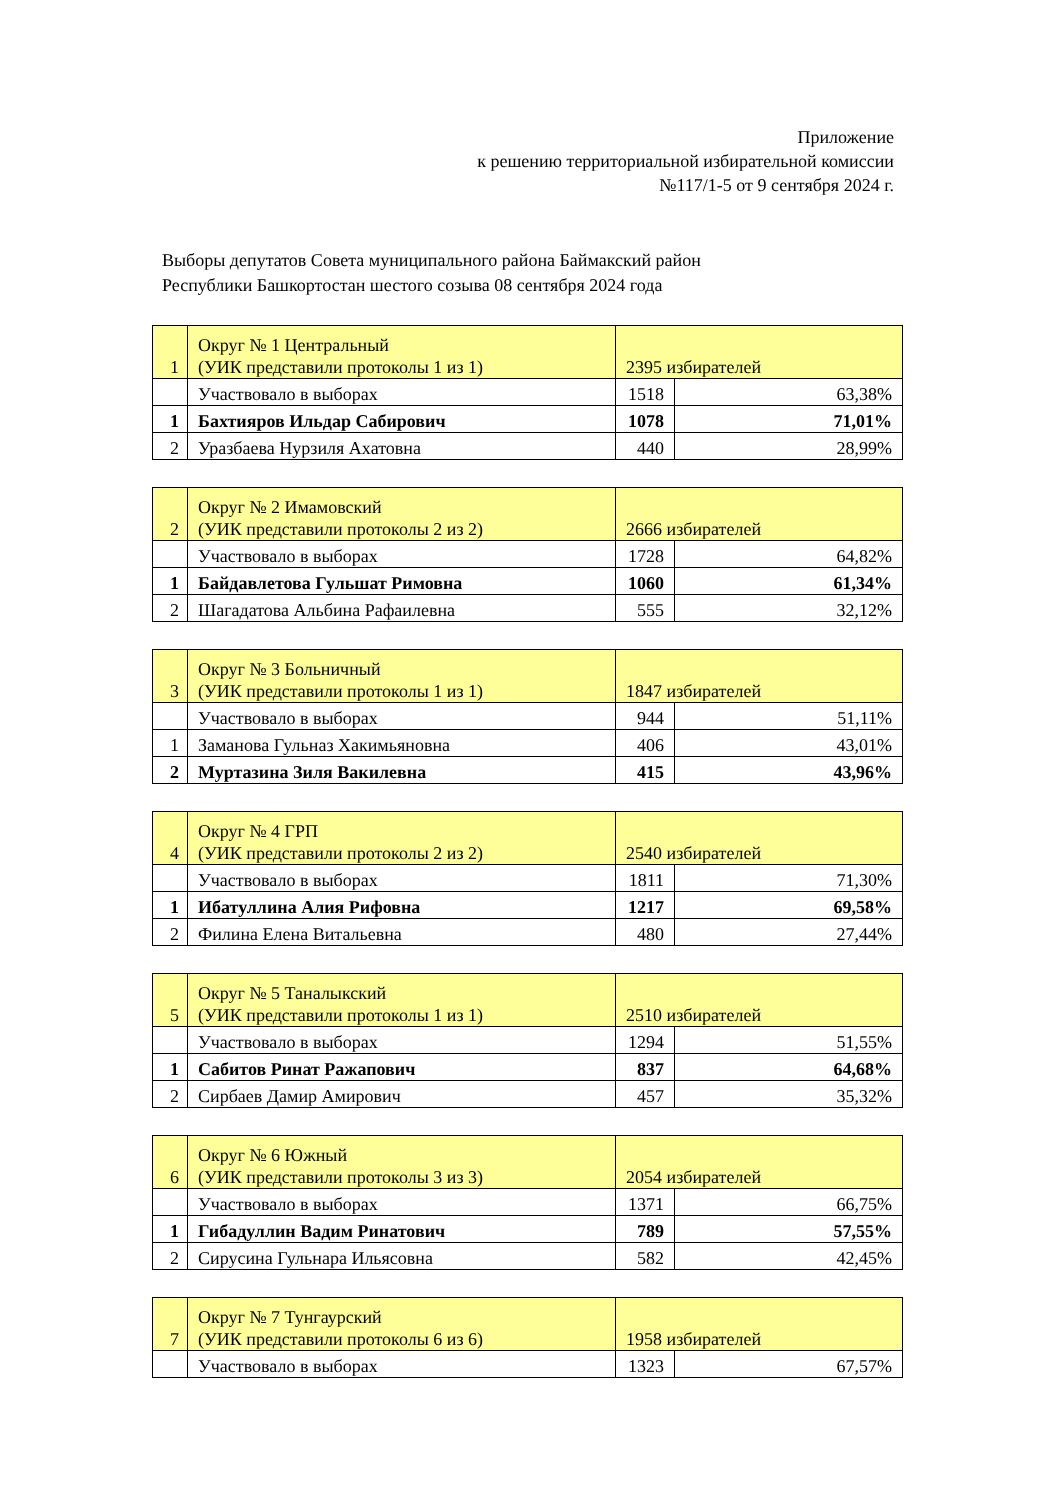Приложение
к решению территориальной избирательной комиссии
№117/1-5 от 9 сентября 2024 г.
Выборы депутатов Совета муниципального района Баймакский район
Республики Башкортостан шестого созыва 08 сентября 2024 года
| 1 | Округ № 1 Центральный (УИК представили протоколы 1 из 1) | 2395 избирателей | |
| | Участвовало в выборах | 1518 | 63,38% |
| 1 | Бахтияров Ильдар Сабирович | 1078 | 71,01% |
| 2 | Уразбаева Нурзиля Ахатовна | 440 | 28,99% |
| 2 | Округ № 2 Имамовский (УИК представили протоколы 2 из 2) | 2666 избирателей | |
| | Участвовало в выборах | 1728 | 64,82% |
| 1 | Байдавлетова Гульшат Римовна | 1060 | 61,34% |
| 2 | Шагадатова Альбина Рафаилевна | 555 | 32,12% |
| 3 | Округ № 3 Больничный (УИК представили протоколы 1 из 1) | 1847 избирателей | |
| | Участвовало в выборах | 944 | 51,11% |
| 1 | Заманова Гульназ Хакимьяновна | 406 | 43,01% |
| 2 | Муртазина Зиля Вакилевна | 415 | 43,96% |
| 4 | Округ № 4 ГРП (УИК представили протоколы 2 из 2) | 2540 избирателей | |
| | Участвовало в выборах | 1811 | 71,30% |
| 1 | Ибатуллина Алия Рифовна | 1217 | 69,58% |
| 2 | Филина Елена Витальевна | 480 | 27,44% |
| 5 | Округ № 5 Таналыкский (УИК представили протоколы 1 из 1) | 2510 избирателей | |
| | Участвовало в выборах | 1294 | 51,55% |
| 1 | Сабитов Ринат Ражапович | 837 | 64,68% |
| 2 | Сирбаев Дамир Амирович | 457 | 35,32% |
| 6 | Округ № 6 Южный (УИК представили протоколы 3 из 3) | 2054 избирателей | |
| | Участвовало в выборах | 1371 | 66,75% |
| 1 | Гибадуллин Вадим Ринатович | 789 | 57,55% |
| 2 | Сирусина Гульнара Ильясовна | 582 | 42,45% |
| 7 | Округ № 7 Тунгаурский (УИК представили протоколы 6 из 6) | 1958 избирателей | |
| | Участвовало в выборах | 1323 | 67,57% |